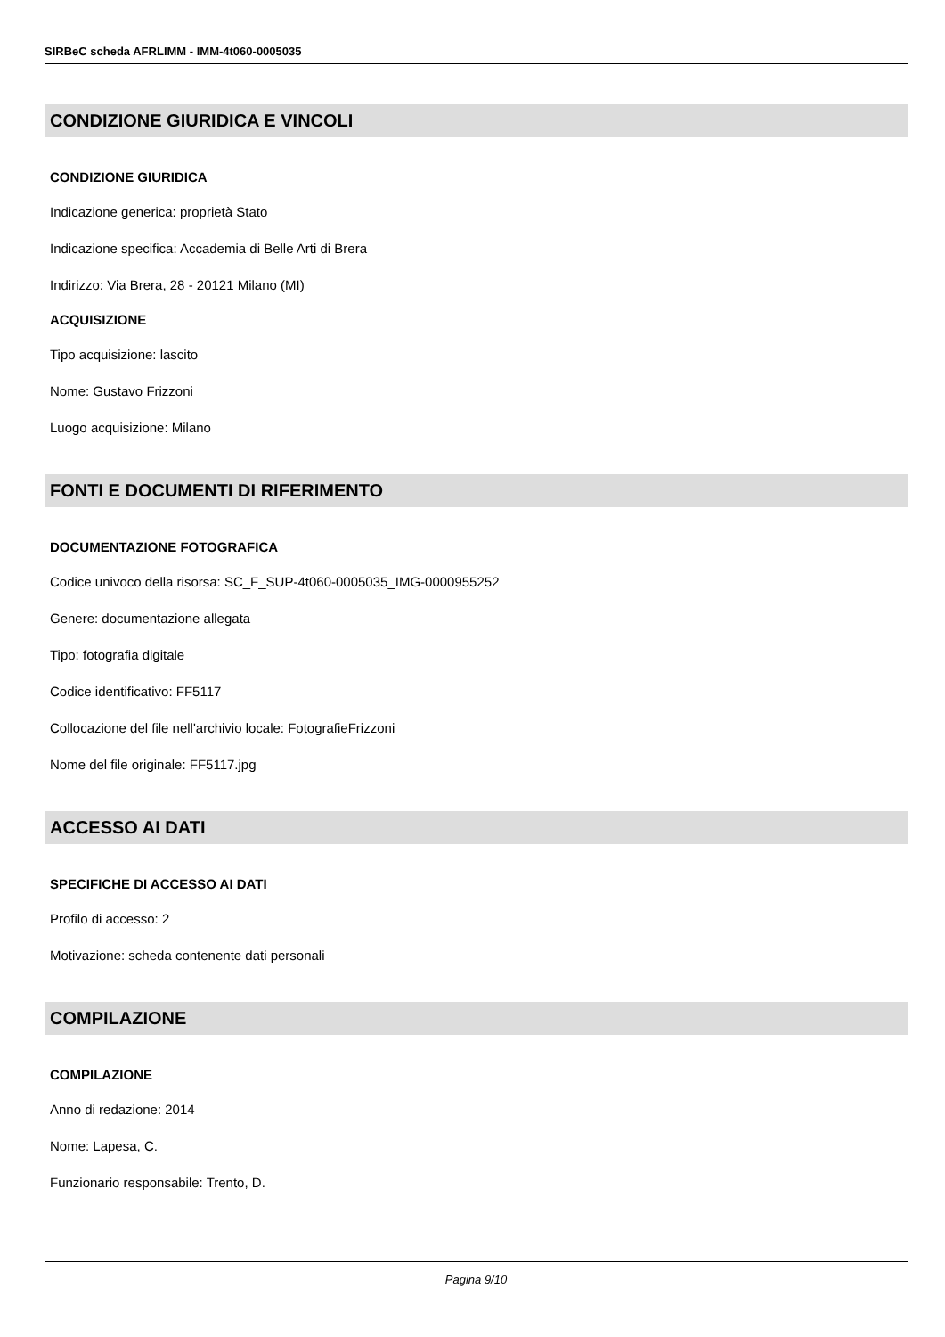SIRBeC scheda AFRLIMM - IMM-4t060-0005035
CONDIZIONE GIURIDICA E VINCOLI
CONDIZIONE GIURIDICA
Indicazione generica: proprietà Stato
Indicazione specifica: Accademia di Belle Arti di Brera
Indirizzo: Via Brera, 28 - 20121 Milano (MI)
ACQUISIZIONE
Tipo acquisizione: lascito
Nome: Gustavo Frizzoni
Luogo acquisizione: Milano
FONTI E DOCUMENTI DI RIFERIMENTO
DOCUMENTAZIONE FOTOGRAFICA
Codice univoco della risorsa: SC_F_SUP-4t060-0005035_IMG-0000955252
Genere: documentazione allegata
Tipo: fotografia digitale
Codice identificativo: FF5117
Collocazione del file nell'archivio locale: FotografieFrizzoni
Nome del file originale: FF5117.jpg
ACCESSO AI DATI
SPECIFICHE DI ACCESSO AI DATI
Profilo di accesso: 2
Motivazione: scheda contenente dati personali
COMPILAZIONE
COMPILAZIONE
Anno di redazione: 2014
Nome: Lapesa, C.
Funzionario responsabile: Trento, D.
Pagina 9/10